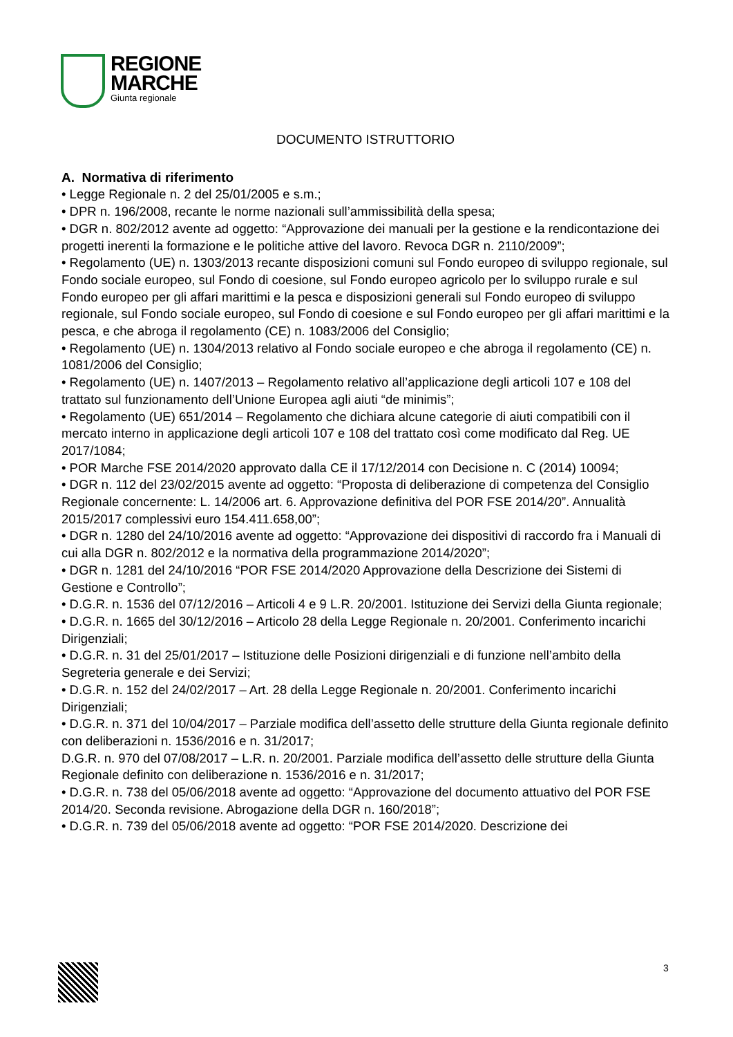REGIONE
MARCHE
Giunta regionale
DOCUMENTO ISTRUTTORIO
A. Normativa di riferimento
• Legge Regionale n. 2 del 25/01/2005 e s.m.;
• DPR n. 196/2008, recante le norme nazionali sull’ammissibilità della spesa;
• DGR n. 802/2012 avente ad oggetto: “Approvazione dei manuali per la gestione e la rendicontazione dei progetti inerenti la formazione e le politiche attive del lavoro. Revoca DGR n. 2110/2009”;
• Regolamento (UE) n. 1303/2013 recante disposizioni comuni sul Fondo europeo di sviluppo regionale, sul Fondo sociale europeo, sul Fondo di coesione, sul Fondo europeo agricolo per lo sviluppo rurale e sul Fondo europeo per gli affari marittimi e la pesca e disposizioni generali sul Fondo europeo di sviluppo regionale, sul Fondo sociale europeo, sul Fondo di coesione e sul Fondo europeo per gli affari marittimi e la pesca, e che abroga il regolamento (CE) n. 1083/2006 del Consiglio;
• Regolamento (UE) n. 1304/2013 relativo al Fondo sociale europeo e che abroga il regolamento (CE) n. 1081/2006 del Consiglio;
• Regolamento (UE) n. 1407/2013 – Regolamento relativo all’applicazione degli articoli 107 e 108 del trattato sul funzionamento dell’Unione Europea agli aiuti “de minimis”;
• Regolamento (UE) 651/2014 – Regolamento che dichiara alcune categorie di aiuti compatibili con il mercato interno in applicazione degli articoli 107 e 108 del trattato così come modificato dal Reg. UE 2017/1084;
• POR Marche FSE 2014/2020 approvato dalla CE il 17/12/2014 con Decisione n. C (2014) 10094;
• DGR n. 112 del 23/02/2015 avente ad oggetto: “Proposta di deliberazione di competenza del Consiglio Regionale concernente: L. 14/2006 art. 6. Approvazione definitiva del POR FSE 2014/20”. Annualità 2015/2017 complessivi euro 154.411.658,00”;
• DGR n. 1280 del 24/10/2016 avente ad oggetto: “Approvazione dei dispositivi di raccordo fra i Manuali di cui alla DGR n. 802/2012 e la normativa della programmazione 2014/2020”;
• DGR n. 1281 del 24/10/2016 “POR FSE 2014/2020 Approvazione della Descrizione dei Sistemi di Gestione e Controllo”;
• D.G.R. n. 1536 del 07/12/2016 – Articoli 4 e 9 L.R. 20/2001. Istituzione dei Servizi della Giunta regionale;
• D.G.R. n. 1665 del 30/12/2016 – Articolo 28 della Legge Regionale n. 20/2001. Conferimento incarichi Dirigenziali;
• D.G.R. n. 31 del 25/01/2017 – Istituzione delle Posizioni dirigenziali e di funzione nell’ambito della Segreteria generale e dei Servizi;
• D.G.R. n. 152 del 24/02/2017 – Art. 28 della Legge Regionale n. 20/2001. Conferimento incarichi Dirigenziali;
• D.G.R. n. 371 del 10/04/2017 – Parziale modifica dell’assetto delle strutture della Giunta regionale definito con deliberazioni n. 1536/2016 e n. 31/2017;
D.G.R. n. 970 del 07/08/2017 – L.R. n. 20/2001. Parziale modifica dell’assetto delle strutture della Giunta Regionale definito con deliberazione n. 1536/2016 e n. 31/2017;
• D.G.R. n. 738 del 05/06/2018 avente ad oggetto: “Approvazione del documento attuativo del POR FSE 2014/20. Seconda revisione. Abrogazione della DGR n. 160/2018”;
• D.G.R. n. 739 del 05/06/2018 avente ad oggetto: “POR FSE 2014/2020. Descrizione dei
3